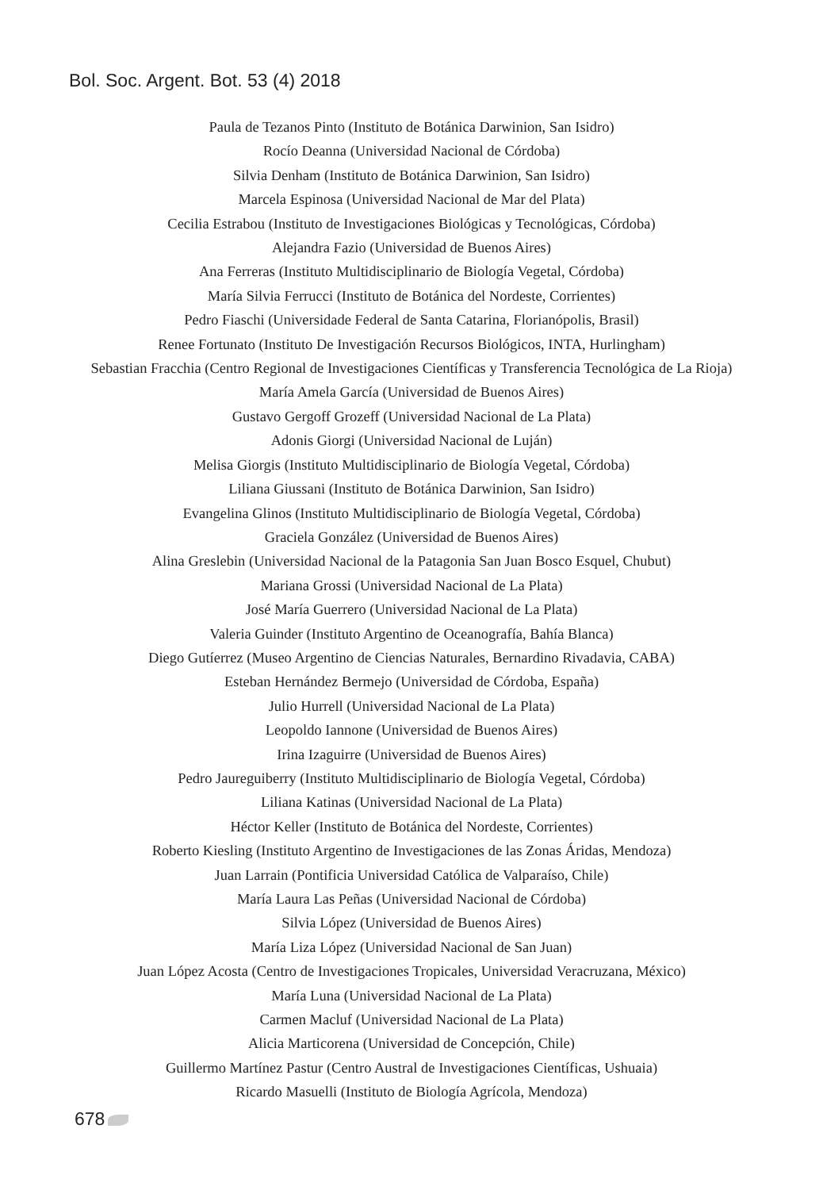Bol. Soc. Argent. Bot. 53 (4) 2018
Paula de Tezanos Pinto (Instituto de Botánica Darwinion, San Isidro)
Rocío Deanna (Universidad Nacional de Córdoba)
Silvia Denham (Instituto de Botánica Darwinion, San Isidro)
Marcela Espinosa (Universidad Nacional de Mar del Plata)
Cecilia Estrabou (Instituto de Investigaciones Biológicas y Tecnológicas, Córdoba)
Alejandra Fazio (Universidad de Buenos Aires)
Ana Ferreras (Instituto Multidisciplinario de Biología Vegetal, Córdoba)
María Silvia Ferrucci (Instituto de Botánica del Nordeste, Corrientes)
Pedro Fiaschi (Universidade Federal de Santa Catarina, Florianópolis, Brasil)
Renee Fortunato (Instituto De Investigación Recursos Biológicos, INTA, Hurlingham)
Sebastian Fracchia (Centro Regional de Investigaciones Científicas y Transferencia Tecnológica de La Rioja)
María Amela García (Universidad de Buenos Aires)
Gustavo Gergoff Grozeff (Universidad Nacional de La Plata)
Adonis Giorgi (Universidad Nacional de Luján)
Melisa Giorgis (Instituto Multidisciplinario de Biología Vegetal, Córdoba)
Liliana Giussani (Instituto de Botánica Darwinion, San Isidro)
Evangelina Glinos (Instituto Multidisciplinario de Biología Vegetal, Córdoba)
Graciela González (Universidad de Buenos Aires)
Alina Greslebin (Universidad Nacional de la Patagonia San Juan Bosco Esquel, Chubut)
Mariana Grossi (Universidad Nacional de La Plata)
José María Guerrero (Universidad Nacional de La Plata)
Valeria Guinder (Instituto Argentino de Oceanografía, Bahía Blanca)
Diego Gutíerrez (Museo Argentino de Ciencias Naturales, Bernardino Rivadavia, CABA)
Esteban Hernández Bermejo (Universidad de Córdoba, España)
Julio Hurrell (Universidad Nacional de La Plata)
Leopoldo Iannone (Universidad de Buenos Aires)
Irina Izaguirre (Universidad de Buenos Aires)
Pedro Jaureguiberry (Instituto Multidisciplinario de Biología Vegetal, Córdoba)
Liliana Katinas (Universidad Nacional de La Plata)
Héctor Keller (Instituto de Botánica del Nordeste, Corrientes)
Roberto Kiesling (Instituto Argentino de Investigaciones de las Zonas Áridas, Mendoza)
Juan Larrain (Pontificia Universidad Católica de Valparaíso, Chile)
María Laura Las Peñas (Universidad Nacional de Córdoba)
Silvia López (Universidad de Buenos Aires)
María Liza López (Universidad Nacional de San Juan)
Juan López Acosta (Centro de Investigaciones Tropicales, Universidad Veracruzana, México)
María Luna (Universidad Nacional de La Plata)
Carmen Macluf (Universidad Nacional de La Plata)
Alicia Marticorena (Universidad de Concepción, Chile)
Guillermo Martínez Pastur (Centro Austral de Investigaciones Científicas, Ushuaia)
Ricardo Masuelli (Instituto de Biología Agrícola, Mendoza)
678